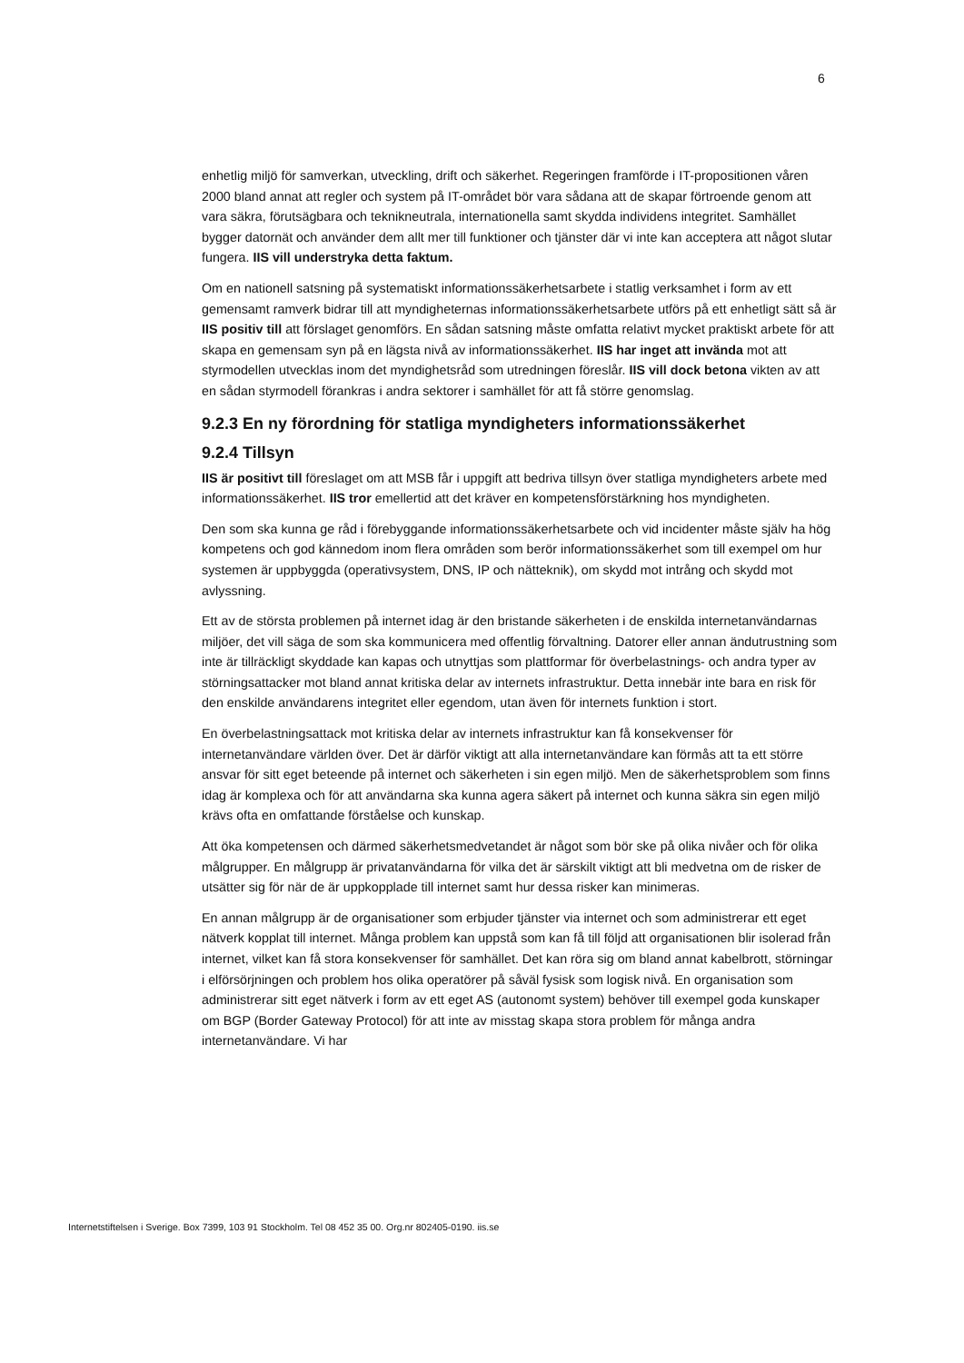6
enhetlig miljö för samverkan, utveckling, drift och säkerhet. Regeringen framförde i IT-propositionen våren 2000 bland annat att regler och system på IT-området bör vara sådana att de skapar förtroende genom att vara säkra, förutsägbara och teknikneutrala, internationella samt skydda individens integritet. Samhället bygger datornät och använder dem allt mer till funktioner och tjänster där vi inte kan acceptera att något slutar fungera. IIS vill understryka detta faktum.
Om en nationell satsning på systematiskt informationssäkerhetsarbete i statlig verksamhet i form av ett gemensamt ramverk bidrar till att myndigheternas informationssäkerhetsarbete utförs på ett enhetligt sätt så är IIS positiv till att förslaget genomförs. En sådan satsning måste omfatta relativt mycket praktiskt arbete för att skapa en gemensam syn på en lägsta nivå av informationssäkerhet. IIS har inget att invända mot att styrmodellen utvecklas inom det myndighetsråd som utredningen föreslår. IIS vill dock betona vikten av att en sådan styrmodell förankras i andra sektorer i samhället för att få större genomslag.
9.2.3 En ny förordning för statliga myndigheters informationssäkerhet
9.2.4 Tillsyn
IIS är positivt till föreslaget om att MSB får i uppgift att bedriva tillsyn över statliga myndigheters arbete med informationssäkerhet. IIS tror emellertid att det kräver en kompetensförstärkning hos myndigheten.
Den som ska kunna ge råd i förebyggande informationssäkerhetsarbete och vid incidenter måste själv ha hög kompetens och god kännedom inom flera områden som berör informationssäkerhet som till exempel om hur systemen är uppbyggda (operativsystem, DNS, IP och nätteknik), om skydd mot intrång och skydd mot avlyssning.
Ett av de största problemen på internet idag är den bristande säkerheten i de enskilda internetanvändarnas miljöer, det vill säga de som ska kommunicera med offentlig förvaltning. Datorer eller annan ändutrustning som inte är tillräckligt skyddade kan kapas och utnyttjas som plattformar för överbelastnings- och andra typer av störningsattacker mot bland annat kritiska delar av internets infrastruktur. Detta innebär inte bara en risk för den enskilde användarens integritet eller egendom, utan även för internets funktion i stort.
En överbelastningsattack mot kritiska delar av internets infrastruktur kan få konsekvenser för internetanvändare världen över. Det är därför viktigt att alla internetanvändare kan förmås att ta ett större ansvar för sitt eget beteende på internet och säkerheten i sin egen miljö. Men de säkerhetsproblem som finns idag är komplexa och för att användarna ska kunna agera säkert på internet och kunna säkra sin egen miljö krävs ofta en omfattande förståelse och kunskap.
Att öka kompetensen och därmed säkerhetsmedvetandet är något som bör ske på olika nivåer och för olika målgrupper. En målgrupp är privatanvändarna för vilka det är särskilt viktigt att bli medvetna om de risker de utsätter sig för när de är uppkopplade till internet samt hur dessa risker kan minimeras.
En annan målgrupp är de organisationer som erbjuder tjänster via internet och som administrerar ett eget nätverk kopplat till internet. Många problem kan uppstå som kan få till följd att organisationen blir isolerad från internet, vilket kan få stora konsekvenser för samhället. Det kan röra sig om bland annat kabelbrott, störningar i elförsörjningen och problem hos olika operatörer på såväl fysisk som logisk nivå. En organisation som administrerar sitt eget nätverk i form av ett eget AS (autonomt system) behöver till exempel goda kunskaper om BGP (Border Gateway Protocol) för att inte av misstag skapa stora problem för många andra internetanvändare. Vi har
Internetstiftelsen i Sverige. Box 7399, 103 91 Stockholm. Tel 08 452 35 00. Org.nr 802405-0190. iis.se